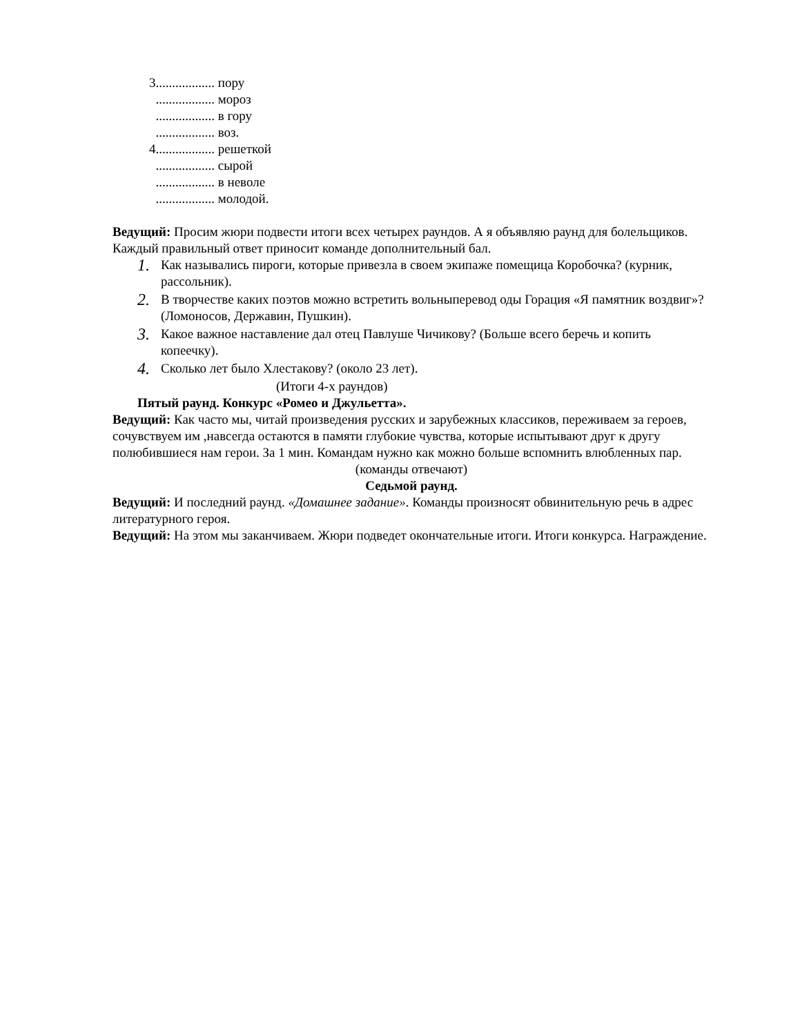3.................. пору
.................. мороз
.................. в гору
.................. воз.
4.................. решеткой
.................. сырой
.................. в неволе
.................. молодой.
Ведущий: Просим жюри подвести итоги всех четырех раундов. А я объявляю раунд для болельщиков. Каждый правильный ответ приносит команде дополнительный бал.
1. Как назывались пироги, которые привезла в своем экипаже помещица Коробочка? (курник, рассольник).
2. В творчестве каких поэтов можно встретить вольныперевод оды Горация «Я памятник воздвиг»? (Ломоносов, Державин, Пушкин).
3. Какое важное наставление дал отец Павлуше Чичикову? (Больше всего беречь и копить копеечку).
4. Сколько лет было Хлестакову? (около 23 лет).
(Итоги 4-х раундов)
Пятый раунд. Конкурс «Ромео и Джульетта».
Ведущий: Как часто мы, читай произведения русских и зарубежных классиков, переживаем за героев, сочувствуем им ,навсегда остаются в памяти глубокие чувства, которые испытывают друг к другу полюбившиеся нам герои. За 1 мин. Командам нужно как можно больше вспомнить влюбленных пар.
(команды отвечают)
Седьмой раунд.
Ведущий: И последний раунд. «Домашнее задание». Команды произносят обвинительную речь в адрес литературного героя.
Ведущий: На этом мы заканчиваем. Жюри подведет окончательные итоги. Итоги конкурса. Награждение.